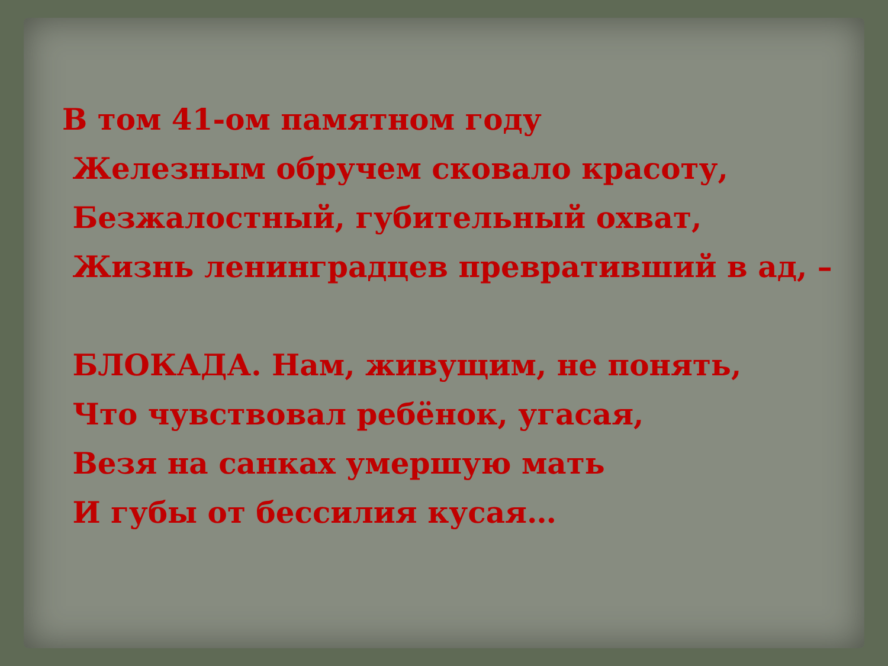В том 41-ом памятном году
Железным обручем сковало красоту,
Безжалостный, губительный охват,
Жизнь ленинградцев превративший в ад, –
БЛОКАДА. Нам, живущим, не понять,
Что чувствовал ребёнок, угасая,
Везя на санках умершую мать
И губы от бессилия кусая…